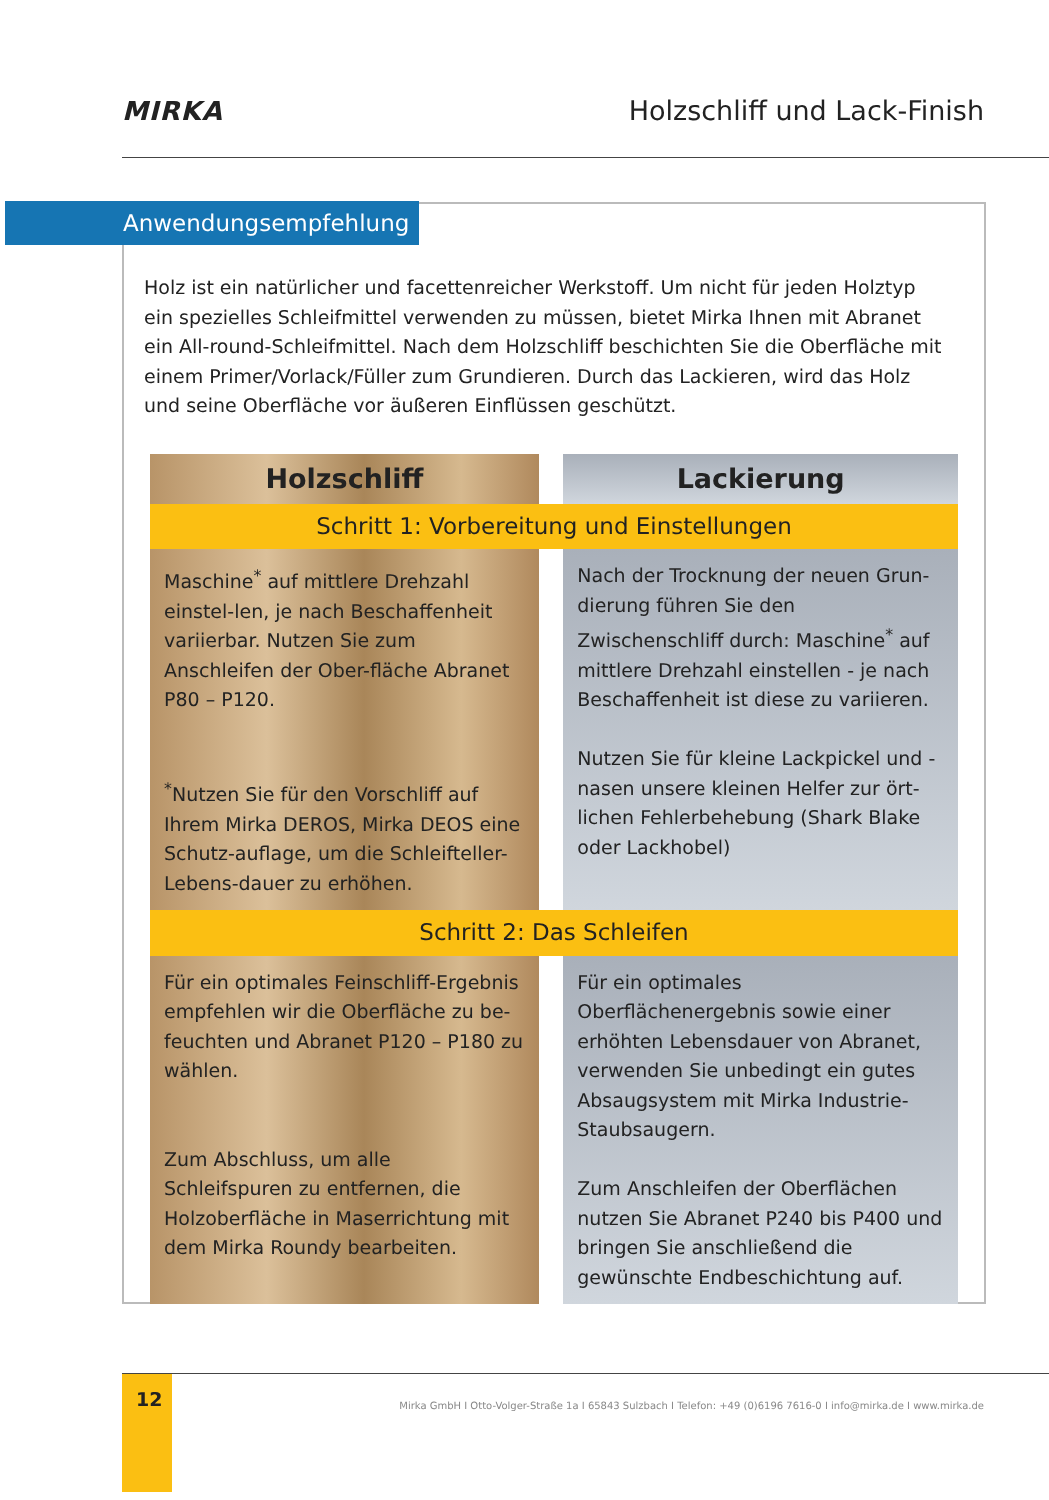MIRKA Holzschliff und Lack-Finish
Anwendungsempfehlung
Holz ist ein natürlicher und facettenreicher Werkstoff. Um nicht für jeden Holztyp ein spezielles Schleifmittel verwenden zu müssen, bietet Mirka Ihnen mit Abranet ein All-round-Schleifmittel. Nach dem Holzschliff beschichten Sie die Oberfläche mit einem Primer/Vorlack/Füller zum Grundieren. Durch das Lackieren, wird das Holz und seine Oberfläche vor äußeren Einflüssen geschützt.
| Holzschliff | | Lackierung |
| --- | --- | --- |
| Schritt 1: Vorbereitung und Einstellungen | | |
| Maschine<sup>*</sup> auf mittlere Drehzahl einstel-len, je nach Beschaffenheit variierbar. Nutzen Sie zum Anschleifen der Ober-fläche Abranet P80 – P120. <sup>*</sup> Nutzen Sie für den Vorschliff auf Ihrem Mirka DEROS, Mirka DEOS eine Schutz-auflage, um die Schleifteller-Lebens-dauer zu erhöhen. | | Nach der Trocknung der neuen Grun-dierung führen Sie den Zwischenschliff durch: Maschine<sup>*</sup> auf mittlere Drehzahl einstellen - je nach Beschaffenheit ist diese zu variieren. Nutzen Sie für kleine Lackpickel und -nasen unsere kleinen Helfer zur ört-lichen Fehlerbehebung (Shark Blake oder Lackhobel) |
| Schritt 2: Das Schleifen | | |
| Für ein optimales Feinschliff-Ergebnis empfehlen wir die Oberfläche zu be-feuchten und Abranet P120 – P180 zu wählen. Zum Abschluss, um alle Schleifspuren zu entfernen, die Holzoberfläche in Maserrichtung mit dem Mirka Roundy bearbeiten. | | Für ein optimales Oberflächenergebnis sowie einer erhöhten Lebensdauer von Abranet, verwenden Sie unbedingt ein gutes Absaugsystem mit Mirka Industrie-Staubsaugern. Zum Anschleifen der Oberflächen nutzen Sie Abranet P240 bis P400 und bringen Sie anschließend die gewünschte Endbeschichtung auf. |
12
Mirka GmbH I Otto-Volger-Straße 1a I 65843 Sulzbach I Telefon: +49 (0)6196 7616-0 I info@mirka.de I www.mirka.de